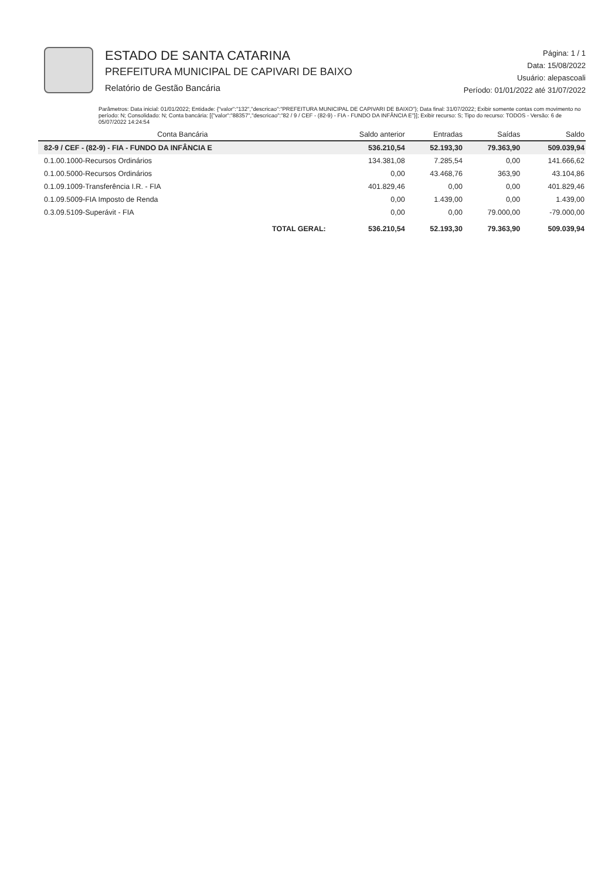ESTADO DE SANTA CATARINA
PREFEITURA MUNICIPAL DE CAPIVARI DE BAIXO
Relatório de Gestão Bancária
Página: 1 / 1
Data: 15/08/2022
Usuário: alepascoali
Período: 01/01/2022 até 31/07/2022
Parâmetros: Data inicial: 01/01/2022; Entidade: {"valor":"132","descricao":"PREFEITURA MUNICIPAL DE CAPIVARI DE BAIXO"}; Data final: 31/07/2022; Exibir somente contas com movimento no período: N; Consolidado: N; Conta bancária: [{"valor":"88357","descricao":"82 / 9 / CEF - (82-9) - FIA - FUNDO DA INFÂNCIA E"}]; Exibir recurso: S; Tipo do recurso: TODOS - Versão: 6 de 05/07/2022 14:24:54
| Conta Bancária | Saldo anterior | Entradas | Saídas | Saldo |
| --- | --- | --- | --- | --- |
| 82-9 / CEF - (82-9) - FIA - FUNDO DA INFÂNCIA E | 536.210,54 | 52.193,30 | 79.363,90 | 509.039,94 |
| 0.1.00.1000-Recursos Ordinários | 134.381,08 | 7.285,54 | 0,00 | 141.666,62 |
| 0.1.00.5000-Recursos Ordinários | 0,00 | 43.468,76 | 363,90 | 43.104,86 |
| 0.1.09.1009-Transferência I.R. - FIA | 401.829,46 | 0,00 | 0,00 | 401.829,46 |
| 0.1.09.5009-FIA Imposto de Renda | 0,00 | 1.439,00 | 0,00 | 1.439,00 |
| 0.3.09.5109-Superávit - FIA | 0,00 | 0,00 | 79.000,00 | -79.000,00 |
| TOTAL GERAL: | 536.210,54 | 52.193,30 | 79.363,90 | 509.039,94 |